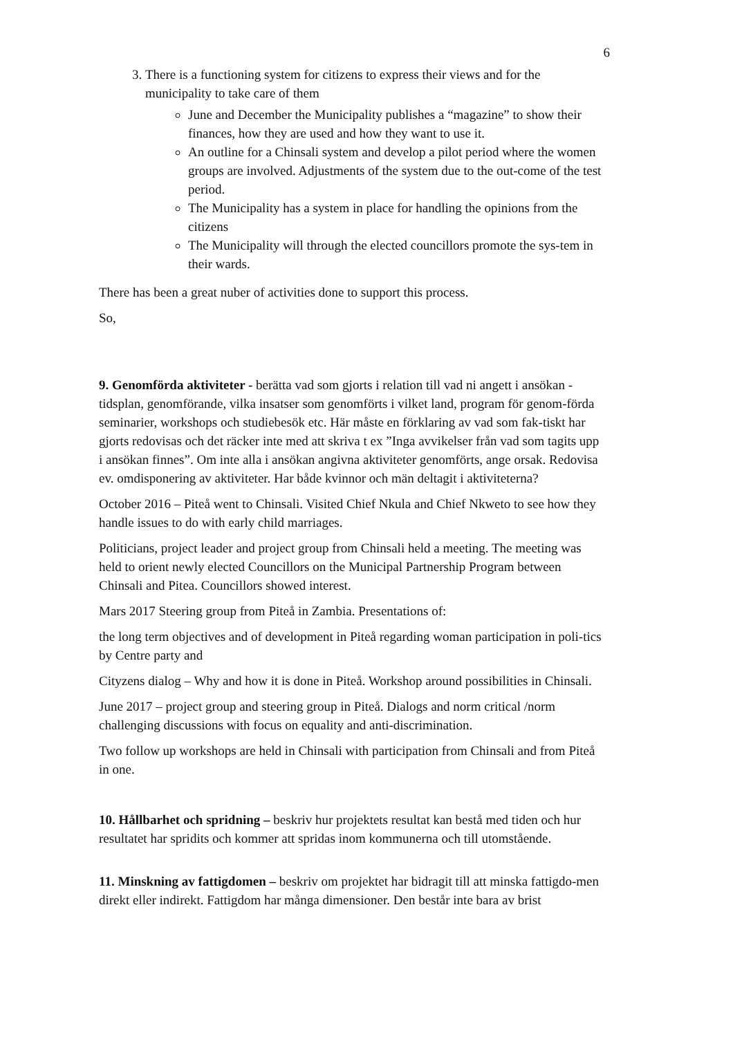6
3. There is a functioning system for citizens to express their views and for the municipality to take care of them
June and December the Municipality publishes a “magazine” to show their finances, how they are used and how they want to use it.
An outline for a Chinsali system and develop a pilot period where the women groups are involved. Adjustments of the system due to the out-come of the test period.
The Municipality has a system in place for handling the opinions from the citizens
The Municipality will through the elected councillors promote the sys-tem in their wards.
There has been a great nuber of activities done to support this process.
So,
9. Genomförda aktiviteter - berätta vad som gjorts i relation till vad ni angett i ansökan - tidsplan, genomförande, vilka insatser som genomförts i vilket land, program för genom-förda seminarier, workshops och studiebesök etc. Här måste en förklaring av vad som fak-tiskt har gjorts redovisas och det räcker inte med att skriva t ex ”Inga avvikelser från vad som tagits upp i ansökan finnes”. Om inte alla i ansökan angivna aktiviteter genomförts, ange orsak. Redovisa ev. omdisponering av aktiviteter. Har både kvinnor och män deltagit i aktiviteterna?
October 2016 – Piteå went to Chinsali. Visited Chief Nkula and Chief Nkweto to see how they handle issues to do with early child marriages.
Politicians, project leader and project group from Chinsali held a meeting. The meeting was held to orient newly elected Councillors on the Municipal Partnership Program between Chinsali and Pitea. Councillors showed interest.
Mars 2017 Steering group from Piteå in Zambia. Presentations of:
the long term objectives and of development in Piteå regarding woman participation in poli-tics by Centre party and
Cityzens dialog – Why and how it is done in Piteå. Workshop around possibilities in Chinsali.
June 2017 – project group and steering group in Piteå. Dialogs and norm critical /norm challenging discussions with focus on equality and anti-discrimination.
Two follow up workshops are held in Chinsali with participation from Chinsali and from Piteå in one.
10. Hållbarhet och spridning – beskriv hur projektets resultat kan bestå med tiden och hur resultatet har spridits och kommer att spridas inom kommunerna och till utomstående.
11. Minskning av fattigdomen – beskriv om projektet har bidragit till att minska fattigdo-men direkt eller indirekt. Fattigdom har många dimensioner. Den består inte bara av brist